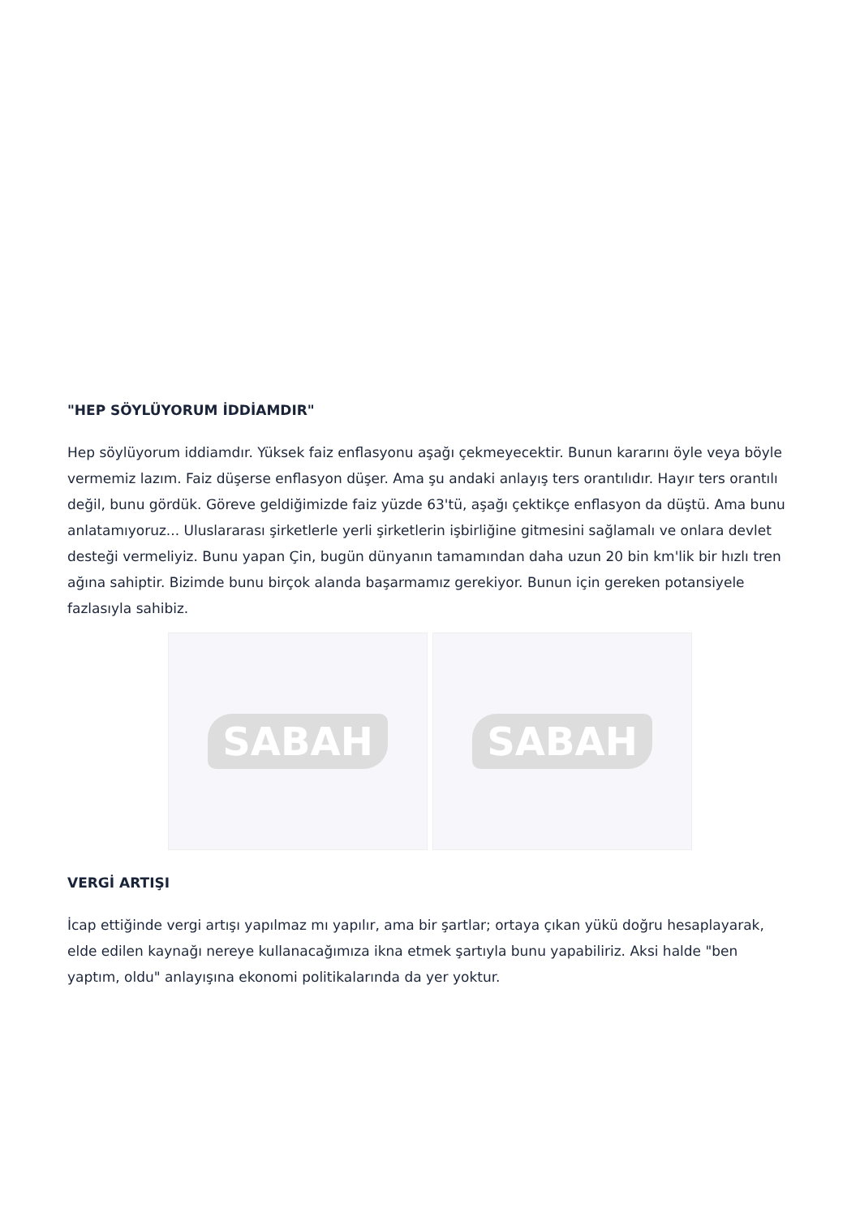"HEP SÖYLÜYORUM İDDİAMDIR"
Hep söylüyorum iddiamdır. Yüksek faiz enflasyonu aşağı çekmeyecektir. Bunun kararını öyle veya böyle vermemiz lazım. Faiz düşerse enflasyon düşer. Ama şu andaki anlayış ters orantılıdır. Hayır ters orantılı değil, bunu gördük. Göreve geldiğimizde faiz yüzde 63'tü, aşağı çektikçe enflasyon da düştü. Ama bunu anlatamıyoruz... Uluslararası şirketlerle yerli şirketlerin işbirliğine gitmesini sağlamalı ve onlara devlet desteği vermeliyiz. Bunu yapan Çin, bugün dünyanın tamamından daha uzun 20 bin km'lik bir hızlı tren ağına sahiptir. Bizimde bunu birçok alanda başarmamız gerekiyor. Bunun için gereken potansiyele fazlasıyla sahibiz.
SABAH SABAH
VERGİ ARTIŞI
İcap ettiğinde vergi artışı yapılmaz mı yapılır, ama bir şartlar; ortaya çıkan yükü doğru hesaplayarak, elde edilen kaynağı nereye kullanacağımıza ikna etmek şartıyla bunu yapabiliriz. Aksi halde "ben yaptım, oldu" anlayışına ekonomi politikalarında da yer yoktur.